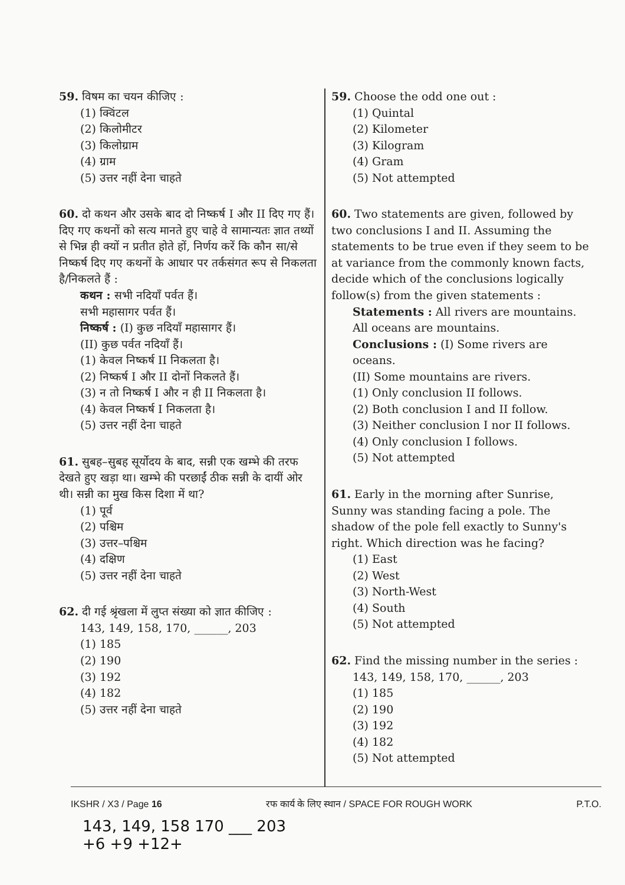59. विषम का चयन कीजिए :
(1) क्विंटल
(2) किलोमीटर
(3) किलोग्राम
(4) ग्राम
(5) उत्तर नहीं देना चाहते
60. दो कथन और उसके बाद दो निष्कर्ष I और II दिए गए हैं। दिए गए कथनों को सत्य मानते हुए चाहे वे सामान्यतः ज्ञात तथ्यों से भिन्न ही क्यों न प्रतीत होते हों, निर्णय करें कि कौन सा/से निष्कर्ष दिए गए कथनों के आधार पर तर्कसंगत रूप से निकलता है/निकलते हैं :
कथन : सभी नदियाँ पर्वत हैं।
सभी महासागर पर्वत हैं।
निष्कर्ष : (I) कुछ नदियाँ महासागर हैं।
(II) कुछ पर्वत नदियाँ हैं।
(1) केवल निष्कर्ष II निकलता है।
(2) निष्कर्ष I और II दोनों निकलते हैं।
(3) न तो निष्कर्ष I और न ही II निकलता है।
(4) केवल निष्कर्ष I निकलता है।
(5) उत्तर नहीं देना चाहते
61. सुबह–सुबह सूर्योदय के बाद, सन्नी एक खम्भे की तरफ देखते हुए खड़ा था। खम्भे की परछाईं ठीक सन्नी के दायीं ओर थी। सन्नी का मुख किस दिशा में था?
(1) पूर्व
(2) पश्चिम
(3) उत्तर–पश्चिम
(4) दक्षिण
(5) उत्तर नहीं देना चाहते
62. दी गई श्रृंखला में लुप्त संख्या को ज्ञात कीजिए :
143, 149, 158, 170, ______, 203
(1) 185
(2) 190
(3) 192
(4) 182
(5) उत्तर नहीं देना चाहते
59. Choose the odd one out :
(1) Quintal
(2) Kilometer
(3) Kilogram
(4) Gram
(5) Not attempted
60. Two statements are given, followed by two conclusions I and II. Assuming the statements to be true even if they seem to be at variance from the commonly known facts, decide which of the conclusions logically follow(s) from the given statements :
Statements : All rivers are mountains.
All oceans are mountains.
Conclusions : (I) Some rivers are oceans.
(II) Some mountains are rivers.
(1) Only conclusion II follows.
(2) Both conclusion I and II follow.
(3) Neither conclusion I nor II follows.
(4) Only conclusion I follows.
(5) Not attempted
61. Early in the morning after Sunrise, Sunny was standing facing a pole. The shadow of the pole fell exactly to Sunny's right. Which direction was he facing?
(1) East
(2) West
(3) North-West
(4) South
(5) Not attempted
62. Find the missing number in the series :
143, 149, 158, 170, ______, 203
(1) 185
(2) 190
(3) 192
(4) 182
(5) Not attempted
IKSHR / X3 / Page 16 रफ कार्य के लिए स्थान / SPACE FOR ROUGH WORK P.T.O.
143, 149, 158 170 ___ 203
+6 +9 +12+